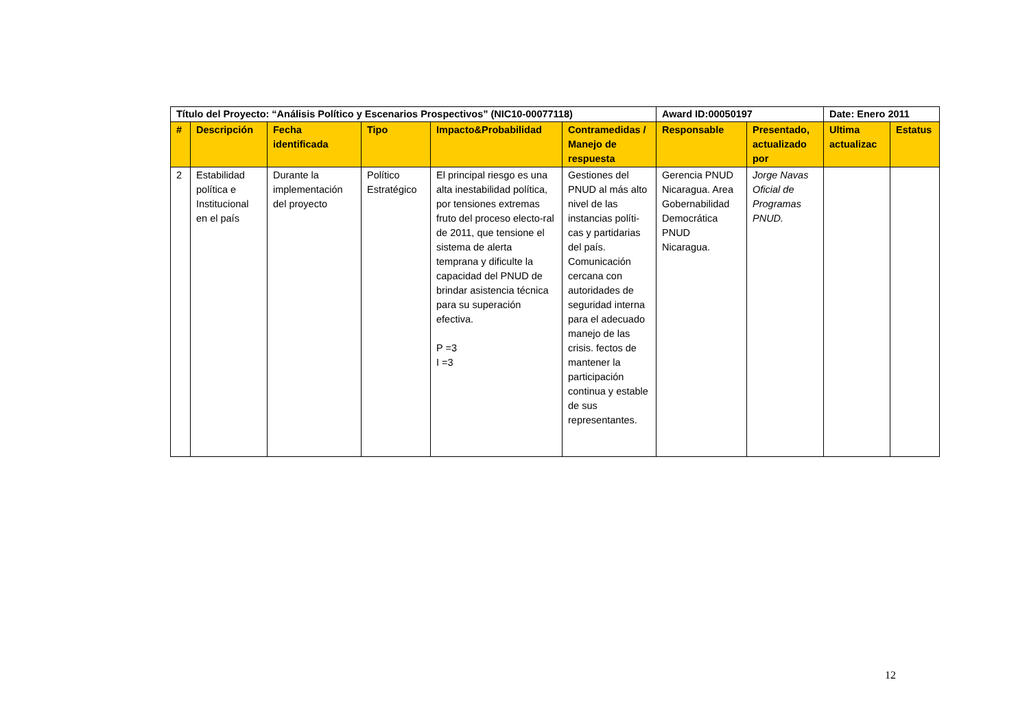| Título del Proyecto: “Análisis Político y Escenarios Prospectivos” (NIC10-00077118) | | | | | | Award ID:00050197 | | Date: Enero 2011 | |
| # | Descripción | Fecha identificada | Tipo | Impacto&Probabilidad | Contramedidas / Manejo de respuesta | Responsable | Presentado, actualizado por | Ultima actualizac | Estatus |
| 2 | Estabilidad política e Institucional en el país | Durante la implementación del proyecto | Político Estratégico | El principal riesgo es una alta inestabilidad política, por tensiones extremas fruto del proceso electo-ral de 2011, que tensione el sistema de alerta temprana y dificulte la capacidad del PNUD de brindar asistencia técnica para su superación efectiva. P =3 I =3 | Gestiones del PNUD al más alto nivel de las instancias políti-cas y partidarias del país. Comunicación cercana con autoridades de seguridad interna para el adecuado manejo de las crisis. fectos de mantener la participación continua y estable de sus representantes. | Gerencia PNUD Nicaragua. Area Gobernabilidad Democrática PNUD Nicaragua. | Jorge Navas Oficial de Programas PNUD. | | |
12